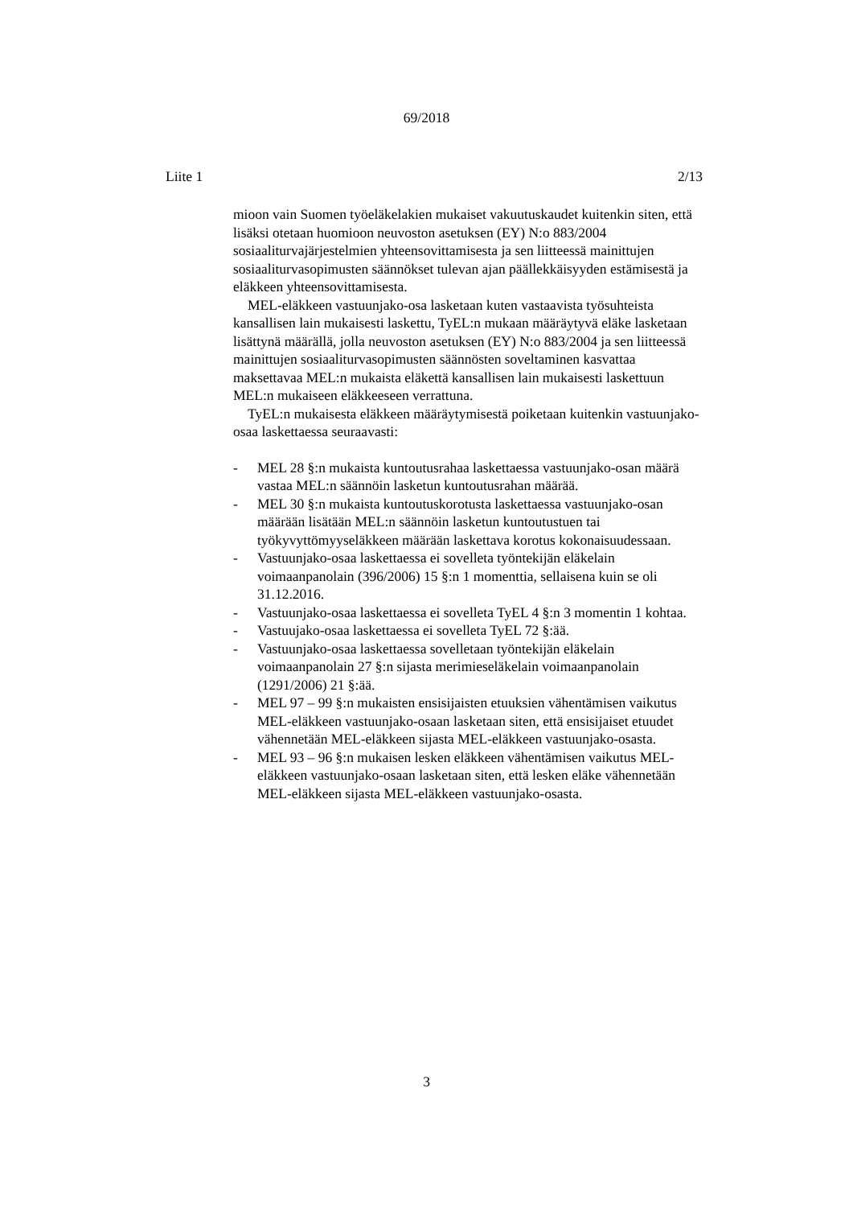69/2018
Liite 1 2/13
mioon vain Suomen työeläkelakien mukaiset vakuutuskaudet kuitenkin siten, että lisäksi otetaan huomioon neuvoston asetuksen (EY) N:o 883/2004 sosiaaliturvajärjestelmien yhteensovittamisesta ja sen liitteessä mainittujen sosiaaliturvasopimusten säännökset tulevan ajan päällekkäisyyden estämisestä ja eläkkeen yhteensovittamisesta.
MEL-eläkkeen vastuunjako-osa lasketaan kuten vastaavista työsuhteista kansallisen lain mukaisesti laskettu, TyEL:n mukaan määräytyvä eläke lasketaan lisättynä määrällä, jolla neuvoston asetuksen (EY) N:o 883/2004 ja sen liitteessä mainittujen sosiaaliturvasopimusten säännösten soveltaminen kasvattaa maksettavaa MEL:n mukaista eläkettä kansallisen lain mukaisesti laskettuun MEL:n mukaiseen eläkkeeseen verrattuna.
TyEL:n mukaisesta eläkkeen määräytymisestä poiketaan kuitenkin vastuunjako-osaa laskettaessa seuraavasti:
- MEL 28 §:n mukaista kuntoutusrahaa laskettaessa vastuunjako-osan määrä vastaa MEL:n säännöin lasketun kuntoutusrahan määrää.
- MEL 30 §:n mukaista kuntoutuskorotusta laskettaessa vastuunjako-osan määrään lisätään MEL:n säännöin lasketun kuntoutustuen tai työkyvyttömyyseläkkeen määrään laskettava korotus kokonaisuudessaan.
- Vastuunjako-osaa laskettaessa ei sovelleta työntekijän eläkelain voimaanpanolain (396/2006) 15 §:n 1 momenttia, sellaisena kuin se oli 31.12.2016.
- Vastuunjako-osaa laskettaessa ei sovelleta TyEL 4 §:n 3 momentin 1 kohtaa.
- Vastuujako-osaa laskettaessa ei sovelleta TyEL 72 §:ää.
- Vastuunjako-osaa laskettaessa sovelletaan työntekijän eläkelain voimaanpanolain 27 §:n sijasta merimieseläkelain voimaanpanolain (1291/2006) 21 §:ää.
- MEL 97 – 99 §:n mukaisten ensisijaisten etuuksien vähentämisen vaikutus MEL-eläkkeen vastuunjako-osaan lasketaan siten, että ensisijaiset etuudet vähennetään MEL-eläkkeen sijasta MEL-eläkkeen vastuunjako-osasta.
- MEL 93 – 96 §:n mukaisen lesken eläkkeen vähentämisen vaikutus MEL-eläkkeen vastuunjako-osaan lasketaan siten, että lesken eläke vähennetään MEL-eläkkeen sijasta MEL-eläkkeen vastuunjako-osasta.
3